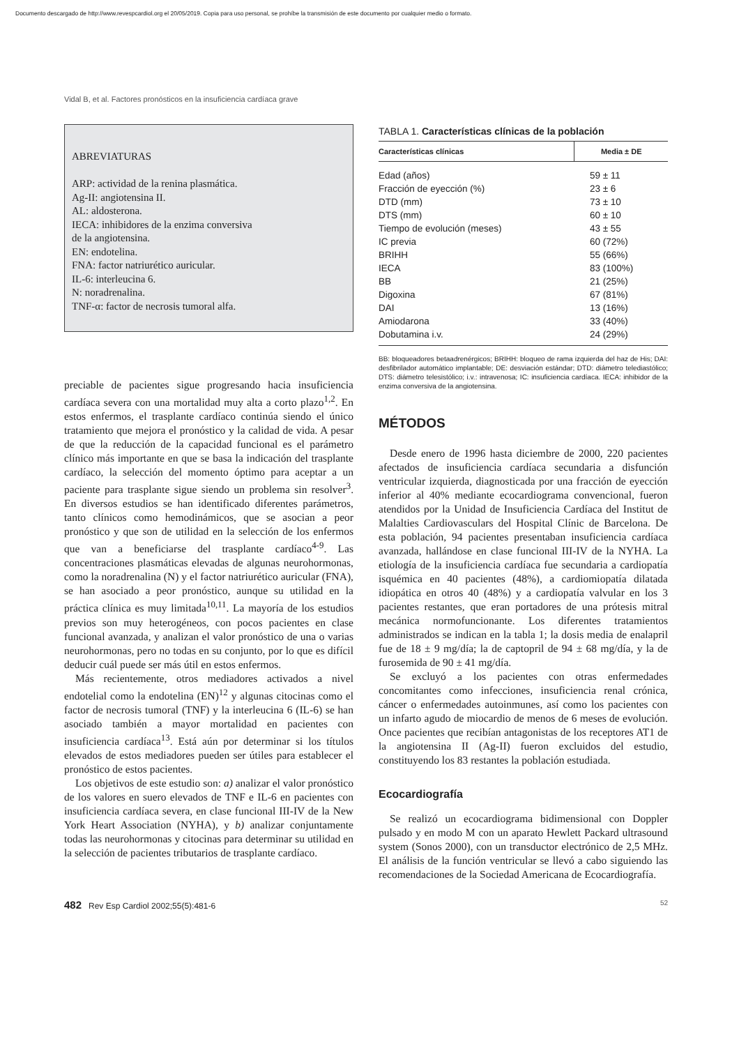Documento descargado de http://www.revespcardiol.org el 20/05/2019. Copia para uso personal, se prohíbe la transmisión de este documento por cualquier medio o formato.
Vidal B, et al. Factores pronósticos en la insuficiencia cardíaca grave
ABREVIATURAS
ARP: actividad de la renina plasmática.
Ag-II: angiotensina II.
AL: aldosterona.
IECA: inhibidores de la enzima conversiva
de la angiotensina.
EN: endotelina.
FNA: factor natriurético auricular.
IL-6: interleucina 6.
N: noradrenalina.
TNF-α: factor de necrosis tumoral alfa.
preciable de pacientes sigue progresando hacia insuficiencia cardíaca severa con una mortalidad muy alta a corto plazo<sup>1,2</sup>. En estos enfermos, el trasplante cardíaco continúa siendo el único tratamiento que mejora el pronóstico y la calidad de vida. A pesar de que la reducción de la capacidad funcional es el parámetro clínico más importante en que se basa la indicación del trasplante cardíaco, la selección del momento óptimo para aceptar a un paciente para trasplante sigue siendo un problema sin resolver<sup>3</sup>. En diversos estudios se han identificado diferentes parámetros, tanto clínicos como hemodinámicos, que se asocian a peor pronóstico y que son de utilidad en la selección de los enfermos que van a beneficiarse del trasplante cardíaco<sup>4-9</sup>. Las concentraciones plasmáticas elevadas de algunas neurohormonas, como la noradrenalina (N) y el factor natriurético auricular (FNA), se han asociado a peor pronóstico, aunque su utilidad en la práctica clínica es muy limitada<sup>10,11</sup>. La mayoría de los estudios previos son muy heterogéneos, con pocos pacientes en clase funcional avanzada, y analizan el valor pronóstico de una o varias neurohormonas, pero no todas en su conjunto, por lo que es difícil deducir cuál puede ser más útil en estos enfermos.
Más recientemente, otros mediadores activados a nivel endotelial como la endotelina (EN)<sup>12</sup> y algunas citocinas como el factor de necrosis tumoral (TNF) y la interleucina 6 (IL-6) se han asociado también a mayor mortalidad en pacientes con insuficiencia cardíaca<sup>13</sup>. Está aún por determinar si los títulos elevados de estos mediadores pueden ser útiles para establecer el pronóstico de estos pacientes.
Los objetivos de este estudio son: a) analizar el valor pronóstico de los valores en suero elevados de TNF e IL-6 en pacientes con insuficiencia cardíaca severa, en clase funcional III-IV de la New York Heart Association (NYHA), y b) analizar conjuntamente todas las neurohormonas y citocinas para determinar su utilidad en la selección de pacientes tributarios de trasplante cardíaco.
TABLA 1. Características clínicas de la población
| Características clínicas | Media ± DE |
| --- | --- |
| Edad (años) | 59 ± 11 |
| Fracción de eyección (%) | 23 ± 6 |
| DTD (mm) | 73 ± 10 |
| DTS (mm) | 60 ± 10 |
| Tiempo de evolución (meses) | 43 ± 55 |
| IC previa | 60 (72%) |
| BRIHH | 55 (66%) |
| IECA | 83 (100%) |
| BB | 21 (25%) |
| Digoxina | 67 (81%) |
| DAI | 13 (16%) |
| Amiodarona | 33 (40%) |
| Dobutamina i.v. | 24 (29%) |
BB: bloqueadores betaadrenérgicos; BRIHH: bloqueo de rama izquierda del haz de His; DAI: desfibrilador automático implantable; DE: desviación estándar; DTD: diámetro telediastólico; DTS: diámetro telesistólico; i.v.: intravenosa; IC: insuficiencia cardíaca. IECA: inhibidor de la enzima conversiva de la angiotensina.
MÉTODOS
Desde enero de 1996 hasta diciembre de 2000, 220 pacientes afectados de insuficiencia cardíaca secundaria a disfunción ventricular izquierda, diagnosticada por una fracción de eyección inferior al 40% mediante ecocardiograma convencional, fueron atendidos por la Unidad de Insuficiencia Cardíaca del Institut de Malalties Cardiovasculars del Hospital Clínic de Barcelona. De esta población, 94 pacientes presentaban insuficiencia cardíaca avanzada, hallándose en clase funcional III-IV de la NYHA. La etiología de la insuficiencia cardíaca fue secundaria a cardiopatía isquémica en 40 pacientes (48%), a cardiomiopatía dilatada idiopática en otros 40 (48%) y a cardiopatía valvular en los 3 pacientes restantes, que eran portadores de una prótesis mitral mecánica normofuncionante. Los diferentes tratamientos administrados se indican en la tabla 1; la dosis media de enalapril fue de 18 ± 9 mg/día; la de captopril de 94 ± 68 mg/día, y la de furosemida de 90 ± 41 mg/día.
Se excluyó a los pacientes con otras enfermedades concomitantes como infecciones, insuficiencia renal crónica, cáncer o enfermedades autoinmunes, así como los pacientes con un infarto agudo de miocardio de menos de 6 meses de evolución. Once pacientes que recibían antagonistas de los receptores AT1 de la angiotensina II (Ag-II) fueron excluidos del estudio, constituyendo los 83 restantes la población estudiada.
Ecocardiografía
Se realizó un ecocardiograma bidimensional con Doppler pulsado y en modo M con un aparato Hewlett Packard ultrasound system (Sonos 2000), con un transductor electrónico de 2,5 MHz. El análisis de la función ventricular se llevó a cabo siguiendo las recomendaciones de la Sociedad Americana de Ecocardiografía.
482 Rev Esp Cardiol 2002;55(5):481-6 52